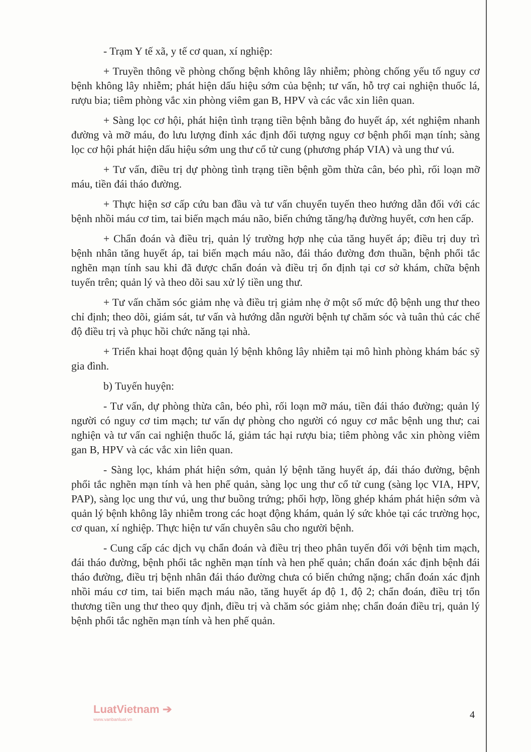- Trạm Y tế xã, y tế cơ quan, xí nghiệp:
+ Truyền thông về phòng chống bệnh không lây nhiễm; phòng chống yếu tố nguy cơ bệnh không lây nhiễm; phát hiện dấu hiệu sớm của bệnh; tư vấn, hỗ trợ cai nghiện thuốc lá, rượu bia; tiêm phòng vắc xin phòng viêm gan B, HPV và các vắc xin liên quan.
+ Sàng lọc cơ hội, phát hiện tình trạng tiền bệnh bằng đo huyết áp, xét nghiệm nhanh đường và mỡ máu, đo lưu lượng đỉnh xác định đối tượng nguy cơ bệnh phổi mạn tính; sàng lọc cơ hội phát hiện dấu hiệu sớm ung thư cổ tử cung (phương pháp VIA) và ung thư vú.
+ Tư vấn, điều trị dự phòng tình trạng tiền bệnh gồm thừa cân, béo phì, rối loạn mỡ máu, tiền đái tháo đường.
+ Thực hiện sơ cấp cứu ban đầu và tư vấn chuyển tuyến theo hướng dẫn đối với các bệnh nhồi máu cơ tim, tai biến mạch máu não, biến chứng tăng/hạ đường huyết, cơn hen cấp.
+ Chẩn đoán và điều trị, quản lý trường hợp nhẹ của tăng huyết áp; điều trị duy trì bệnh nhân tăng huyết áp, tai biến mạch máu não, đái tháo đường đơn thuần, bệnh phổi tắc nghẽn mạn tính sau khi đã được chẩn đoán và điều trị ổn định tại cơ sở khám, chữa bệnh tuyến trên; quản lý và theo dõi sau xử lý tiền ung thư.
+ Tư vấn chăm sóc giảm nhẹ và điều trị giảm nhẹ ở một số mức độ bệnh ung thư theo chỉ định; theo dõi, giám sát, tư vấn và hướng dẫn người bệnh tự chăm sóc và tuân thủ các chế độ điều trị và phục hồi chức năng tại nhà.
+ Triển khai hoạt động quản lý bệnh không lây nhiễm tại mô hình phòng khám bác sỹ gia đình.
b) Tuyến huyện:
- Tư vấn, dự phòng thừa cân, béo phì, rối loạn mỡ máu, tiền đái tháo đường; quản lý người có nguy cơ tim mạch; tư vấn dự phòng cho người có nguy cơ mắc bệnh ung thư; cai nghiện và tư vấn cai nghiện thuốc lá, giảm tác hại rượu bia; tiêm phòng vắc xin phòng viêm gan B, HPV và các vắc xin liên quan.
- Sàng lọc, khám phát hiện sớm, quản lý bệnh tăng huyết áp, đái tháo đường, bệnh phổi tắc nghẽn mạn tính và hen phế quản, sàng lọc ung thư cổ tử cung (sàng lọc VIA, HPV, PAP), sàng lọc ung thư vú, ung thư buồng trứng; phối hợp, lồng ghép khám phát hiện sớm và quản lý bệnh không lây nhiễm trong các hoạt động khám, quản lý sức khỏe tại các trường học, cơ quan, xí nghiệp. Thực hiện tư vấn chuyên sâu cho người bệnh.
- Cung cấp các dịch vụ chẩn đoán và điều trị theo phân tuyến đối với bệnh tim mạch, đái tháo đường, bệnh phổi tắc nghẽn mạn tính và hen phế quản; chẩn đoán xác định bệnh đái tháo đường, điều trị bệnh nhân đái tháo đường chưa có biến chứng nặng; chẩn đoán xác định nhồi máu cơ tim, tai biến mạch máu não, tăng huyết áp độ 1, độ 2; chẩn đoán, điều trị tổn thương tiền ung thư theo quy định, điều trị và chăm sóc giảm nhẹ; chẩn đoán điều trị, quản lý bệnh phổi tắc nghẽn mạn tính và hen phế quản.
LuatVietnam ➔
www.vanbanluat.vn
4